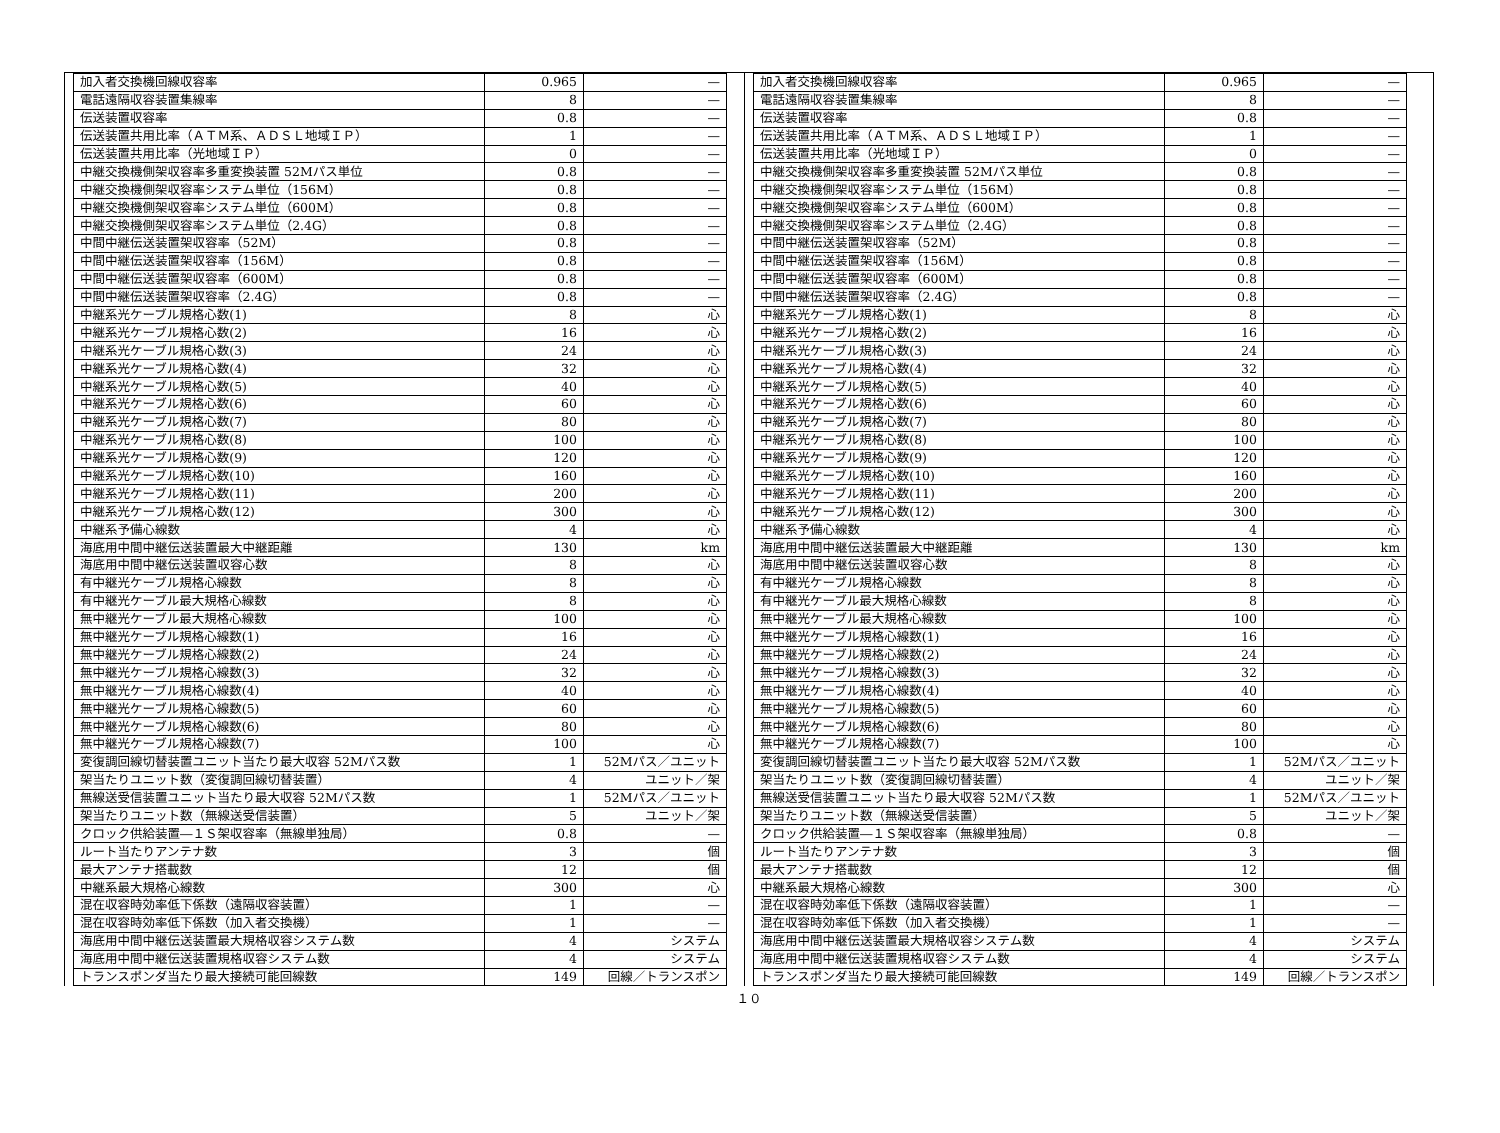| 加入者交換機回線収容率 | 0.965 | — |
| 電話遠隔収容装置集線率 | 8 | — |
| 伝送装置収容率 | 0.8 | — |
| 伝送装置共用比率（ＡＴＭ系、ＡＤＳＬ地域ＩＰ） | 1 | — |
| 伝送装置共用比率（光地域ＩＰ） | 0 | — |
| 中継交換機側架収容率多重変換装置 52Mパス単位 | 0.8 | — |
| 中継交換機側架収容率システム単位（156M） | 0.8 | — |
| 中継交換機側架収容率システム単位（600M） | 0.8 | — |
| 中継交換機側架収容率システム単位（2.4G） | 0.8 | — |
| 中間中継伝送装置架収容率（52M） | 0.8 | — |
| 中間中継伝送装置架収容率（156M） | 0.8 | — |
| 中間中継伝送装置架収容率（600M） | 0.8 | — |
| 中間中継伝送装置架収容率（2.4G） | 0.8 | — |
| 中継系光ケーブル規格心数(1) | 8 | 心 |
| 中継系光ケーブル規格心数(2) | 16 | 心 |
| 中継系光ケーブル規格心数(3) | 24 | 心 |
| 中継系光ケーブル規格心数(4) | 32 | 心 |
| 中継系光ケーブル規格心数(5) | 40 | 心 |
| 中継系光ケーブル規格心数(6) | 60 | 心 |
| 中継系光ケーブル規格心数(7) | 80 | 心 |
| 中継系光ケーブル規格心数(8) | 100 | 心 |
| 中継系光ケーブル規格心数(9) | 120 | 心 |
| 中継系光ケーブル規格心数(10) | 160 | 心 |
| 中継系光ケーブル規格心数(11) | 200 | 心 |
| 中継系光ケーブル規格心数(12) | 300 | 心 |
| 中継系予備心線数 | 4 | 心 |
| 海底用中間中継伝送装置最大中継距離 | 130 | km |
| 海底用中間中継伝送装置収容心数 | 8 | 心 |
| 有中継光ケーブル規格心線数 | 8 | 心 |
| 有中継光ケーブル最大規格心線数 | 8 | 心 |
| 無中継光ケーブル最大規格心線数 | 100 | 心 |
| 無中継光ケーブル規格心線数(1) | 16 | 心 |
| 無中継光ケーブル規格心線数(2) | 24 | 心 |
| 無中継光ケーブル規格心線数(3) | 32 | 心 |
| 無中継光ケーブル規格心線数(4) | 40 | 心 |
| 無中継光ケーブル規格心線数(5) | 60 | 心 |
| 無中継光ケーブル規格心線数(6) | 80 | 心 |
| 無中継光ケーブル規格心線数(7) | 100 | 心 |
| 変復調回線切替装置ユニット当たり最大収容 52Mパス数 | 1 | 52Mパス／ユニット |
| 架当たりユニット数（変復調回線切替装置） | 4 | ユニット／架 |
| 無線送受信装置ユニット当たり最大収容 52Mパス数 | 1 | 52Mパス／ユニット |
| 架当たりユニット数（無線送受信装置） | 5 | ユニット／架 |
| クロック供給装置―１Ｓ架収容率（無線単独局） | 0.8 | — |
| ルート当たりアンテナ数 | 3 | 個 |
| 最大アンテナ搭載数 | 12 | 個 |
| 中継系最大規格心線数 | 300 | 心 |
| 混在収容時効率低下係数（遠隔収容装置） | 1 | — |
| 混在収容時効率低下係数（加入者交換機） | 1 | — |
| 海底用中間中継伝送装置最大規格収容システム数 | 4 | システム |
| 海底用中間中継伝送装置規格収容システム数 | 4 | システム |
| トランスポンダ当たり最大接続可能回線数 | 149 | 回線／トランスポン |
| 加入者交換機回線収容率 | 0.965 | — |
| 電話遠隔収容装置集線率 | 8 | — |
| 伝送装置収容率 | 0.8 | — |
| 伝送装置共用比率（ＡＴＭ系、ＡＤＳＬ地域ＩＰ） | 1 | — |
| 伝送装置共用比率（光地域ＩＰ） | 0 | — |
| 中継交換機側架収容率多重変換装置 52Mパス単位 | 0.8 | — |
| 中継交換機側架収容率システム単位（156M） | 0.8 | — |
| 中継交換機側架収容率システム単位（600M） | 0.8 | — |
| 中継交換機側架収容率システム単位（2.4G） | 0.8 | — |
| 中間中継伝送装置架収容率（52M） | 0.8 | — |
| 中間中継伝送装置架収容率（156M） | 0.8 | — |
| 中間中継伝送装置架収容率（600M） | 0.8 | — |
| 中間中継伝送装置架収容率（2.4G） | 0.8 | — |
| 中継系光ケーブル規格心数(1) | 8 | 心 |
| 中継系光ケーブル規格心数(2) | 16 | 心 |
| 中継系光ケーブル規格心数(3) | 24 | 心 |
| 中継系光ケーブル規格心数(4) | 32 | 心 |
| 中継系光ケーブル規格心数(5) | 40 | 心 |
| 中継系光ケーブル規格心数(6) | 60 | 心 |
| 中継系光ケーブル規格心数(7) | 80 | 心 |
| 中継系光ケーブル規格心数(8) | 100 | 心 |
| 中継系光ケーブル規格心数(9) | 120 | 心 |
| 中継系光ケーブル規格心数(10) | 160 | 心 |
| 中継系光ケーブル規格心数(11) | 200 | 心 |
| 中継系光ケーブル規格心数(12) | 300 | 心 |
| 中継系予備心線数 | 4 | 心 |
| 海底用中間中継伝送装置最大中継距離 | 130 | km |
| 海底用中間中継伝送装置収容心数 | 8 | 心 |
| 有中継光ケーブル規格心線数 | 8 | 心 |
| 有中継光ケーブル最大規格心線数 | 8 | 心 |
| 無中継光ケーブル最大規格心線数 | 100 | 心 |
| 無中継光ケーブル規格心線数(1) | 16 | 心 |
| 無中継光ケーブル規格心線数(2) | 24 | 心 |
| 無中継光ケーブル規格心線数(3) | 32 | 心 |
| 無中継光ケーブル規格心線数(4) | 40 | 心 |
| 無中継光ケーブル規格心線数(5) | 60 | 心 |
| 無中継光ケーブル規格心線数(6) | 80 | 心 |
| 無中継光ケーブル規格心線数(7) | 100 | 心 |
| 変復調回線切替装置ユニット当たり最大収容 52Mパス数 | 1 | 52Mパス／ユニット |
| 架当たりユニット数（変復調回線切替装置） | 4 | ユニット／架 |
| 無線送受信装置ユニット当たり最大収容 52Mパス数 | 1 | 52Mパス／ユニット |
| 架当たりユニット数（無線送受信装置） | 5 | ユニット／架 |
| クロック供給装置―１Ｓ架収容率（無線単独局） | 0.8 | — |
| ルート当たりアンテナ数 | 3 | 個 |
| 最大アンテナ搭載数 | 12 | 個 |
| 中継系最大規格心線数 | 300 | 心 |
| 混在収容時効率低下係数（遠隔収容装置） | 1 | — |
| 混在収容時効率低下係数（加入者交換機） | 1 | — |
| 海底用中間中継伝送装置最大規格収容システム数 | 4 | システム |
| 海底用中間中継伝送装置規格収容システム数 | 4 | システム |
| トランスポンダ当たり最大接続可能回線数 | 149 | 回線／トランスポン |
１０